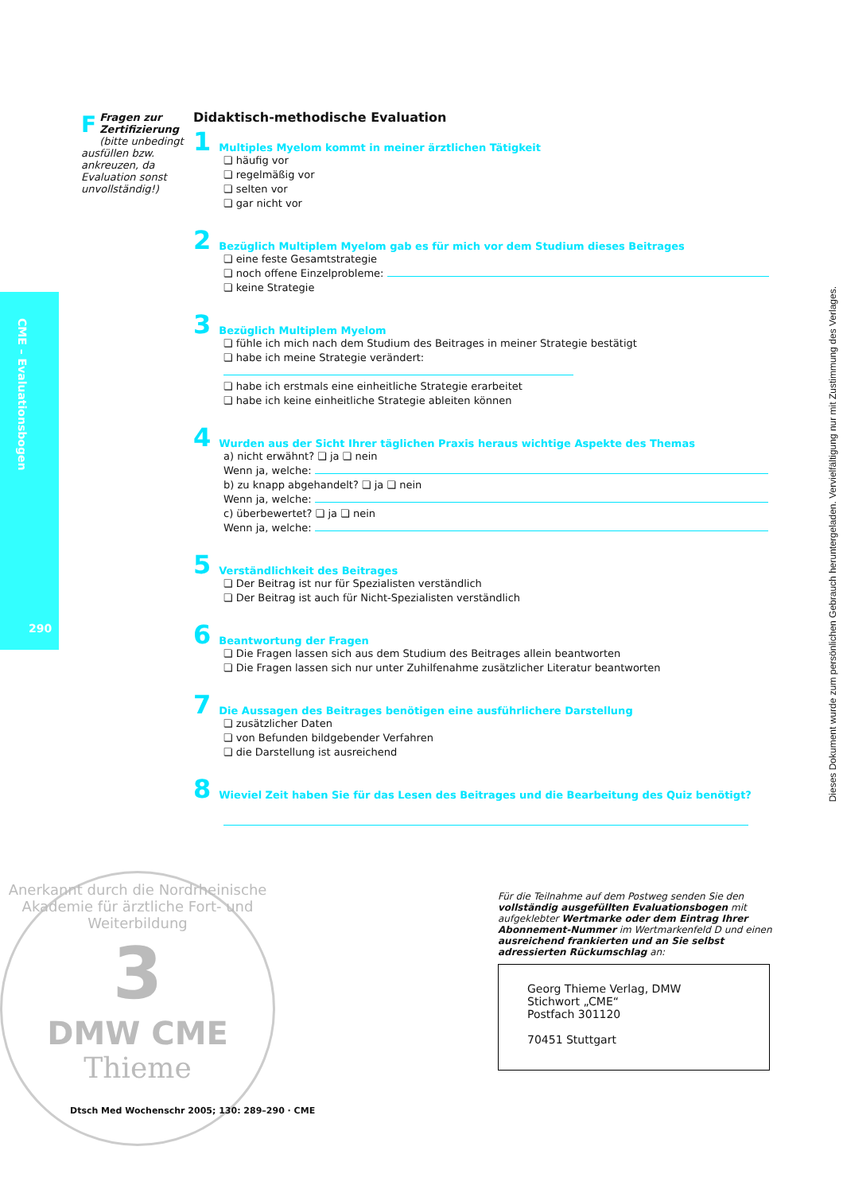CME – Evaluationsbogen
290
FFragen zur Zertifizierung
(bitte unbedingt ausfüllen bzw. ankreuzen, da Evaluation sonst unvollständig!)
Didaktisch-methodische Evaluation
1 Multiples Myelom kommt in meiner ärztlichen Tätigkeit
❏ häufig vor
❏ regelmäßig vor
❏ selten vor
❏ gar nicht vor
2 Bezüglich Multiplem Myelom gab es für mich vor dem Studium dieses Beitrages
❏ eine feste Gesamtstrategie
❏ noch offene Einzelprobleme:
❏ keine Strategie
3 Bezüglich Multiplem Myelom
❏ fühle ich mich nach dem Studium des Beitrages in meiner Strategie bestätigt
❏ habe ich meine Strategie verändert:
❏ habe ich erstmals eine einheitliche Strategie erarbeitet
❏ habe ich keine einheitliche Strategie ableiten können
4 Wurden aus der Sicht Ihrer täglichen Praxis heraus wichtige Aspekte des Themas
a) nicht erwähnt? ❏ ja ❏ nein
Wenn ja, welche:
b) zu knapp abgehandelt? ❏ ja ❏ nein
Wenn ja, welche:
c) überbewertet? ❏ ja ❏ nein
Wenn ja, welche:
5 Verständlichkeit des Beitrages
❏ Der Beitrag ist nur für Spezialisten verständlich
❏ Der Beitrag ist auch für Nicht-Spezialisten verständlich
6 Beantwortung der Fragen
❏ Die Fragen lassen sich aus dem Studium des Beitrages allein beantworten
❏ Die Fragen lassen sich nur unter Zuhilfenahme zusätzlicher Literatur beantworten
7 Die Aussagen des Beitrages benötigen eine ausführlichere Darstellung
❏ zusätzlicher Daten
❏ von Befunden bildgebender Verfahren
❏ die Darstellung ist ausreichend
8 Wieviel Zeit haben Sie für das Lesen des Beitrages und die Bearbeitung des Quiz benötigt?
Anerkannt durch die Nordrheinische Akademie für ärztliche Fort- und Weiterbildung
3
DMW CME
Thieme
Dtsch Med Wochenschr 2005; 130: 289–290 · CME
Für die Teilnahme auf dem Postweg senden Sie den vollständig ausgefüllten Evaluationsbogen mit aufgeklebter Wertmarke oder dem Eintrag Ihrer Abonnement-Nummer im Wertmarkenfeld D und einen ausreichend frankierten und an Sie selbst adressierten Rückumschlag an:
Georg Thieme Verlag, DMW
Stichwort „CME“
Postfach 301120
70451 Stuttgart
Dieses Dokument wurde zum persönlichen Gebrauch heruntergeladen. Vervielfältigung nur mit Zustimmung des Verlages.